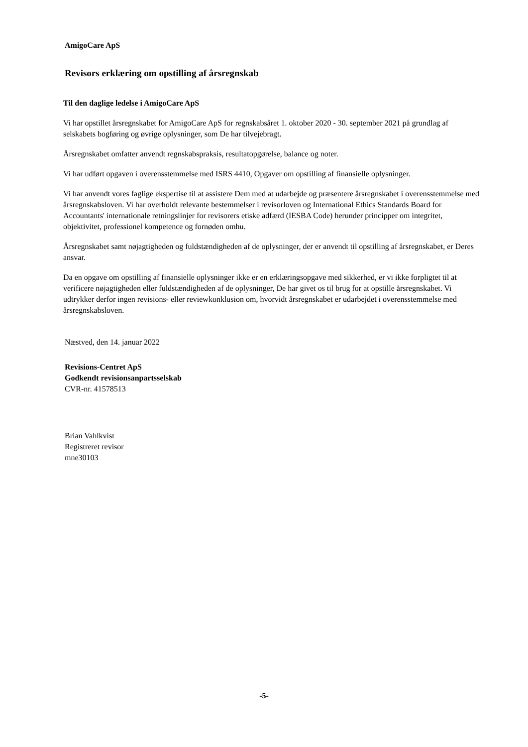AmigoCare ApS
Revisors erklæring om opstilling af årsregnskab
Til den daglige ledelse i AmigoCare ApS
Vi har opstillet årsregnskabet for AmigoCare ApS for regnskabsåret 1. oktober 2020 - 30. september 2021 på grundlag af selskabets bogføring og øvrige oplysninger, som De har tilvejebragt.
Årsregnskabet omfatter anvendt regnskabspraksis, resultatopgørelse, balance og noter.
Vi har udført opgaven i overensstemmelse med ISRS 4410, Opgaver om opstilling af finansielle oplysninger.
Vi har anvendt vores faglige ekspertise til at assistere Dem med at udarbejde og præsentere årsregnskabet i overensstemmelse med årsregnskabsloven. Vi har overholdt relevante bestemmelser i revisorloven og International Ethics Standards Board for Accountants' internationale retningslinjer for revisorers etiske adfærd (IESBA Code) herunder principper om integritet, objektivitet, professionel kompetence og fornøden omhu.
Årsregnskabet samt nøjagtigheden og fuldstændigheden af de oplysninger, der er anvendt til opstilling af årsregnskabet, er Deres ansvar.
Da en opgave om opstilling af finansielle oplysninger ikke er en erklæringsopgave med sikkerhed, er vi ikke forpligtet til at verificere nøjagtigheden eller fuldstændigheden af de oplysninger, De har givet os til brug for at opstille årsregnskabet. Vi udtrykker derfor ingen revisions- eller reviewkonklusion om, hvorvidt årsregnskabet er udarbejdet i overensstemmelse med årsregnskabsloven.
Næstved, den 14. januar 2022
Revisions-Centret ApS
Godkendt revisionsanpartsselskab
CVR-nr. 41578513
Brian Vahlkvist
Registreret revisor
mne30103
-5-